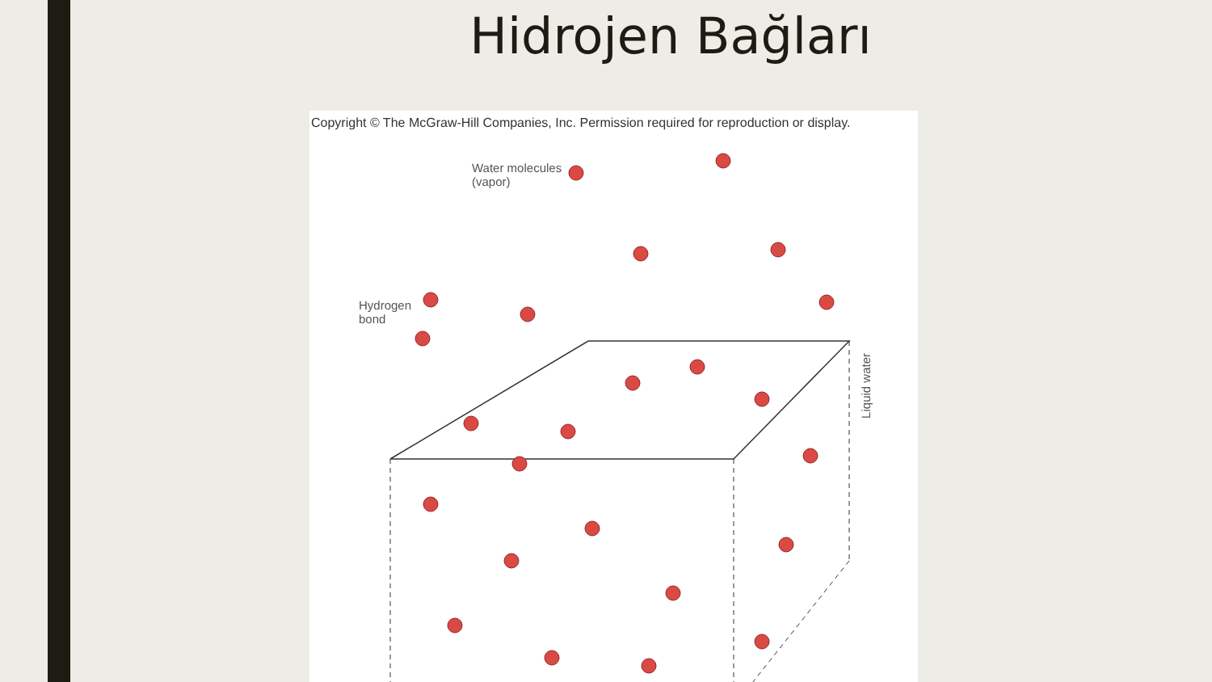Hidrojen Bağları
Copyright © The McGraw-Hill Companies, Inc. Permission required for reproduction or display.
Water molecules
(vapor)
Hydrogen
bond
Liquid water